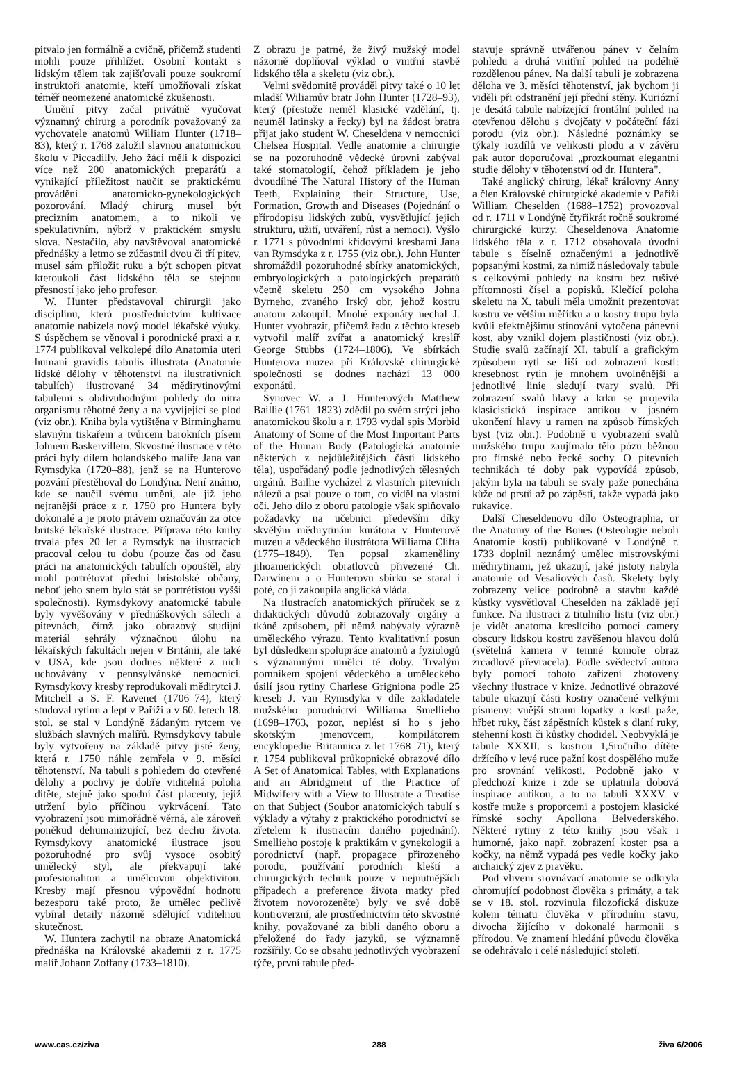pitvalo jen formálně a cvičně, přičemž studenti mohli pouze přihlížet. Osobní kontakt s lidským tělem tak zajišťovali pouze soukromí instruktoři anatomie, kteří umožňovali získat téměř neomezené anatomické zkušenosti.
Umění pitvy začal privátně vyučovat významný chirurg a porodník považovaný za vychovatele anatomů William Hunter (1718–83), který r. 1768 založil slavnou anatomickou školu v Piccadilly. Jeho žáci měli k dispozici více než 200 anatomických preparátů a vynikající příležitost naučit se praktickému provádění anatomicko-gynekologických pozorování. Mladý chirurg musel být precizním anatomem, a to nikoli ve spekulativním, nýbrž v praktickém smyslu slova. Nestačilo, aby navštěvoval anatomické přednášky a letmo se zúčastnil dvou či tří pitev, musel sám přiložit ruku a být schopen pitvat kteroukoli část lidského těla se stejnou přesností jako jeho profesor.
W. Hunter představoval chirurgii jako disciplínu, která prostřednictvím kultivace anatomie nabízela nový model lékařské výuky. S úspěchem se věnoval i porodnické praxi a r. 1774 publikoval velkolepé dílo Anatomia uteri humani gravidis tabulis illustrata (Anatomie lidské dělohy v těhotenství na ilustrativních tabulích) ilustrované 34 mědirytinovými tabulemi s obdivuhodnými pohledy do nitra organismu těhotné ženy a na vyvíjející se plod (viz obr.). Kniha byla vytištěna v Birminghamu slavným tiskařem a tvůrcem barokních písem Johnem Baskervillem. Skvostné ilustrace v této práci byly dílem holandského malíře Jana van Rymsdyka (1720–88), jenž se na Hunterovo pozvání přestěhoval do Londýna. Není známo, kde se naučil svému umění, ale již jeho nejranější práce z r. 1750 pro Huntera byly dokonalé a je proto právem označován za otce britské lékařské ilustrace. Příprava této knihy trvala přes 20 let a Rymsdyk na ilustracích pracoval celou tu dobu (pouze čas od času práci na anatomických tabulích opouštěl, aby mohl portrétovat přední bristolské občany, neboť jeho snem bylo stát se portrétistou vyšší společnosti). Rymsdykovy anatomické tabule byly vyvěšovány v přednáškových sálech a pitevnách, čímž jako obrazový studijní materiál sehrály význačnou úlohu na lékařských fakultách nejen v Británii, ale také v USA, kde jsou dodnes některé z nich uchovávány v pennsylvánské nemocnici. Rymsdykovy kresby reprodukovali mědirytci J. Mitchell a S. F. Ravenet (1706–74), který studoval rytinu a lept v Paříži a v 60. letech 18. stol. se stal v Londýně žádaným rytcem ve službách slavných malířů. Rymsdykovy tabule byly vytvořeny na základě pitvy jisté ženy, která r. 1750 náhle zemřela v 9. měsíci těhotenství. Na tabuli s pohledem do otevřené dělohy a pochvy je dobře viditelná poloha dítěte, stejně jako spodní část placenty, jejíž utržení bylo příčinou vykrvácení. Tato vyobrazení jsou mimořádně věrná, ale zároveň poněkud dehumanizující, bez dechu života. Rymsdykovy anatomické ilustrace jsou pozoruhodné pro svůj vysoce osobitý umělecký styl, ale překvapují také profesionalitou a umělcovou objektivitou. Kresby mají přesnou výpovědní hodnotu bezesporu také proto, že umělec pečlivě vybíral detaily názorně sdělující viditelnou skutečnost.
W. Huntera zachytil na obraze Anatomická přednáška na Královské akademii z r. 1775 malíř Johann Zoffany (1733–1810).
Z obrazu je patrné, že živý mužský model názorně doplňoval výklad o vnitřní stavbě lidského těla a skeletu (viz obr.).
Velmi svědomitě prováděl pitvy také o 10 let mladší Wiliamův bratr John Hunter (1728–93), který (přestože neměl klasické vzdělání, tj. neuměl latinsky a řecky) byl na žádost bratra přijat jako student W. Cheseldena v nemocnici Chelsea Hospital. Vedle anatomie a chirurgie se na pozoruhodně vědecké úrovni zabýval také stomatologií, čehož příkladem je jeho dvoudílné The Natural History of the Human Teeth, Explaining their Structure, Use, Formation, Growth and Diseases (Pojednání o přírodopisu lidských zubů, vysvětlující jejich strukturu, užití, utváření, růst a nemoci). Vyšlo r. 1771 s původními křídovými kresbami Jana van Rymsdyka z r. 1755 (viz obr.). John Hunter shromáždil pozoruhodné sbírky anatomických, embryologických a patologických preparátů včetně skeletu 250 cm vysokého Johna Byrneho, zvaného Irský obr, jehož kostru anatom zakoupil. Mnohé exponáty nechal J. Hunter vyobrazit, přičemž řadu z těchto kreseb vytvořil malíř zvířat a anatomický kreslíř George Stubbs (1724–1806). Ve sbírkách Hunterova muzea při Královské chirurgické společnosti se dodnes nachází 13 000 exponátů.
Synovec W. a J. Hunterových Matthew Baillie (1761–1823) zdědil po svém strýci jeho anatomickou školu a r. 1793 vydal spis Morbid Anatomy of Some of the Most Important Parts of the Human Body (Patologická anatomie některých z nejdůležitějších částí lidského těla), uspořádaný podle jednotlivých tělesných orgánů. Baillie vycházel z vlastních pitevních nálezů a psal pouze o tom, co viděl na vlastní oči. Jeho dílo z oboru patologie však splňovalo požadavky na učebnici především díky skvělým mědirytinám kurátora v Hunterově muzeu a vědeckého ilustrátora Williama Clifta (1775–1849). Ten popsal zkameněliny jihoamerických obratlovců přivezené Ch. Darwinem a o Hunterovu sbírku se staral i poté, co ji zakoupila anglická vláda.
Na ilustracích anatomických příruček se z didaktických důvodů zobrazovaly orgány a tkáně způsobem, při němž nabývaly výrazně uměleckého výrazu. Tento kvalitativní posun byl důsledkem spolupráce anatomů a fyziologů s významnými umělci té doby. Trvalým pomníkem spojení vědeckého a uměleckého úsilí jsou rytiny Charlese Grigniona podle 25 kreseb J. van Rymsdyka v díle zakladatele mužského porodnictví Williama Smellieho (1698–1763, pozor, neplést si ho s jeho skotským jmenovcem, kompilátorem encyklopedie Britannica z let 1768–71), který r. 1754 publikoval průkopnické obrazové dílo A Set of Anatomical Tables, with Explanations and an Abridgment of the Practice of Midwifery with a View to Illustrate a Treatise on that Subject (Soubor anatomických tabulí s výklady a výtahy z praktického porodnictví se zřetelem k ilustracím daného pojednání). Smellieho postoje k praktikám v gynekologii a porodnictví (např. propagace přirozeného porodu, používání porodních kleští a chirurgických technik pouze v nejnutnějších případech a preference života matky před životem novorozeněte) byly ve své době kontroverzní, ale prostřednictvím této skvostné knihy, považované za bibli daného oboru a přeložené do řady jazyků, se významně rozšířily. Co se obsahu jednotlivých vyobrazení týče, první tabule před-
stavuje správně utvářenou pánev v čelním pohledu a druhá vnitřní pohled na podélně rozdělenou pánev. Na další tabuli je zobrazena děloha ve 3. měsíci těhotenství, jak bychom ji viděli při odstranění její přední stěny. Kuriózní je desátá tabule nabízející frontální pohled na otevřenou dělohu s dvojčaty v počáteční fázi porodu (viz obr.). Následné poznámky se týkaly rozdílů ve velikosti plodu a v závěru pak autor doporučoval „prozkoumat elegantní studie dělohy v těhotenství od dr. Huntera".
Také anglický chirurg, lékař královny Anny a člen Královské chirurgické akademie v Paříži William Cheselden (1688–1752) provozoval od r. 1711 v Londýně čtyřikrát ročně soukromé chirurgické kurzy. Cheseldenova Anatomie lidského těla z r. 1712 obsahovala úvodní tabule s číselně označenými a jednotlivě popsanými kostmi, za nimiž následovaly tabule s celkovými pohledy na kostru bez rušivé přítomnosti čísel a popisků. Klečící poloha skeletu na X. tabuli měla umožnit prezentovat kostru ve větším měřítku a u kostry trupu byla kvůli efektnějšímu stínování vytočena pánevní kost, aby vznikl dojem plastičnosti (viz obr.). Studie svalů začínají XI. tabulí a grafickým způsobem rytí se liší od zobrazení kostí: kresebnost rytin je mnohem uvolněnější a jednotlivé linie sledují tvary svalů. Při zobrazení svalů hlavy a krku se projevila klasicistická inspirace antikou v jasném ukončení hlavy u ramen na způsob římských byst (viz obr.). Podobně u vyobrazení svalů mužského trupu zaujímalo tělo pózu běžnou pro římské nebo řecké sochy. O pitevních technikách té doby pak vypovídá způsob, jakým byla na tabuli se svaly paže ponechána kůže od prstů až po zápěstí, takže vypadá jako rukavice.
Další Cheseldenovo dílo Osteographia, or the Anatomy of the Bones (Osteologie neboli Anatomie kostí) publikované v Londýně r. 1733 doplnil neznámý umělec mistrovskými mědirytinami, jež ukazují, jaké jistoty nabyla anatomie od Vesaliových časů. Skelety byly zobrazeny velice podrobně a stavbu každé kůstky vysvětloval Cheselden na základě její funkce. Na ilustraci z titulního listu (viz obr.) je vidět anatoma kreslícího pomocí camery obscury lidskou kostru zavěšenou hlavou dolů (světelná kamera v temné komoře obraz zrcadlově převracela). Podle svědectví autora byly pomocí tohoto zařízení zhotoveny všechny ilustrace v knize. Jednotlivé obrazové tabule ukazují části kostry označené velkými písmeny: vnější stranu lopatky a kostí paže, hřbet ruky, část zápěstních kůstek s dlaní ruky, stehenní kosti či kůstky chodidel. Neobvyklá je tabule XXXII. s kostrou 1,5ročního dítěte držícího v levé ruce pažní kost dospělého muže pro srovnání velikosti. Podobně jako v předchozí knize i zde se uplatnila dobová inspirace antikou, a to na tabuli XXXV. v kostře muže s proporcemi a postojem klasické římské sochy Apollona Belvederského. Některé rytiny z této knihy jsou však i humorné, jako např. zobrazení koster psa a kočky, na němž vypadá pes vedle kočky jako archaický zjev z pravěku.
Pod vlivem srovnávací anatomie se odkryla ohromující podobnost člověka s primáty, a tak se v 18. stol. rozvinula filozofická diskuze kolem tématu člověka v přírodním stavu, divocha žijícího v dokonalé harmonii s přírodou. Ve znamení hledání původu člověka se odehrávalo i celé následující století.
www.cas.cz/ziva 288 živa 6/2006